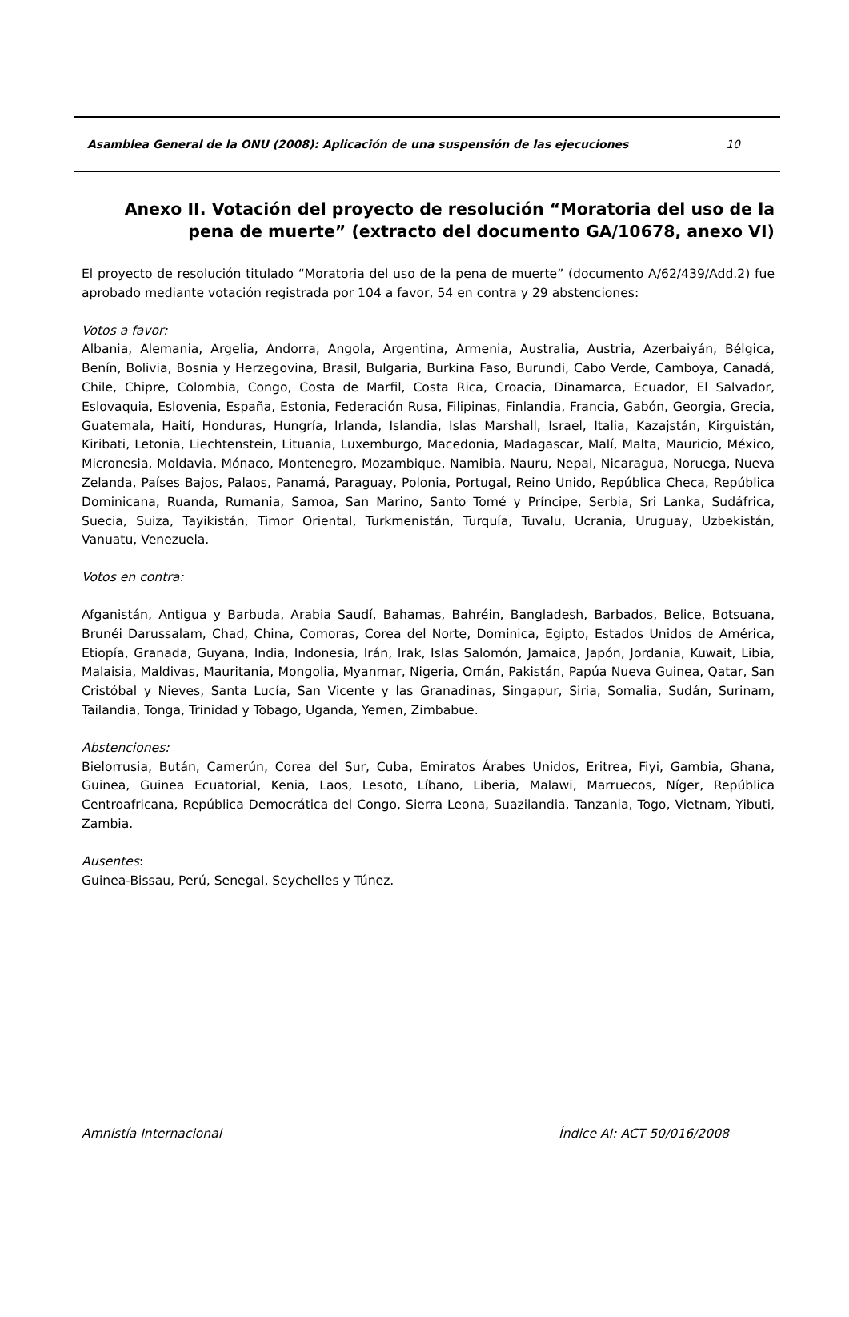Asamblea General de la ONU (2008): Aplicación de una suspensión de las ejecuciones 10
Anexo II. Votación del proyecto de resolución “Moratoria del uso de la pena de muerte” (extracto del documento GA/10678, anexo VI)
El proyecto de resolución titulado “Moratoria del uso de la pena de muerte” (documento A/62/439/Add.2) fue aprobado mediante votación registrada por 104 a favor, 54 en contra y 29 abstenciones:
Votos a favor:
Albania, Alemania, Argelia, Andorra, Angola, Argentina, Armenia, Australia, Austria, Azerbaiyán, Bélgica, Benín, Bolivia, Bosnia y Herzegovina, Brasil, Bulgaria, Burkina Faso, Burundi, Cabo Verde, Camboya, Canadá, Chile, Chipre, Colombia, Congo, Costa de Marfil, Costa Rica, Croacia, Dinamarca, Ecuador, El Salvador, Eslovaquia, Eslovenia, España, Estonia, Federación Rusa, Filipinas, Finlandia, Francia, Gabón, Georgia, Grecia, Guatemala, Haití, Honduras, Hungría, Irlanda, Islandia, Islas Marshall, Israel, Italia, Kazajstán, Kirguistán, Kiribati, Letonia, Liechtenstein, Lituania, Luxemburgo, Macedonia, Madagascar, Malí, Malta, Mauricio, México, Micronesia, Moldavia, Mónaco, Montenegro, Mozambique, Namibia, Nauru, Nepal, Nicaragua, Noruega, Nueva Zelanda, Países Bajos, Palaos, Panamá, Paraguay, Polonia, Portugal, Reino Unido, República Checa, República Dominicana, Ruanda, Rumania, Samoa, San Marino, Santo Tomé y Príncipe, Serbia, Sri Lanka, Sudáfrica, Suecia, Suiza, Tayikistán, Timor Oriental, Turkmenistán, Turquía, Tuvalu, Ucrania, Uruguay, Uzbekistán, Vanuatu, Venezuela.
Votos en contra:
Afganistán, Antigua y Barbuda, Arabia Saudí, Bahamas, Bahréin, Bangladesh, Barbados, Belice, Botsuana, Brunéi Darussalam, Chad, China, Comoras, Corea del Norte, Dominica, Egipto, Estados Unidos de América, Etiopía, Granada, Guyana, India, Indonesia, Irán, Irak, Islas Salomón, Jamaica, Japón, Jordania, Kuwait, Libia, Malaisia, Maldivas, Mauritania, Mongolia, Myanmar, Nigeria, Omán, Pakistán, Papúa Nueva Guinea, Qatar, San Cristóbal y Nieves, Santa Lucía, San Vicente y las Granadinas, Singapur, Siria, Somalia, Sudán, Surinam, Tailandia, Tonga, Trinidad y Tobago, Uganda, Yemen, Zimbabue.
Abstenciones:
Bielorrusia, Bután, Camerún, Corea del Sur, Cuba, Emiratos Árabes Unidos, Eritrea, Fiyi, Gambia, Ghana, Guinea, Guinea Ecuatorial, Kenia, Laos, Lesoto, Líbano, Liberia, Malawi, Marruecos, Níger, República Centroafricana, República Democrática del Congo, Sierra Leona, Suazilandia, Tanzania, Togo, Vietnam, Yibuti, Zambia.
Ausentes:
Guinea-Bissau, Perú, Senegal, Seychelles y Túnez.
Amnistía Internacional Índice AI: ACT 50/016/2008